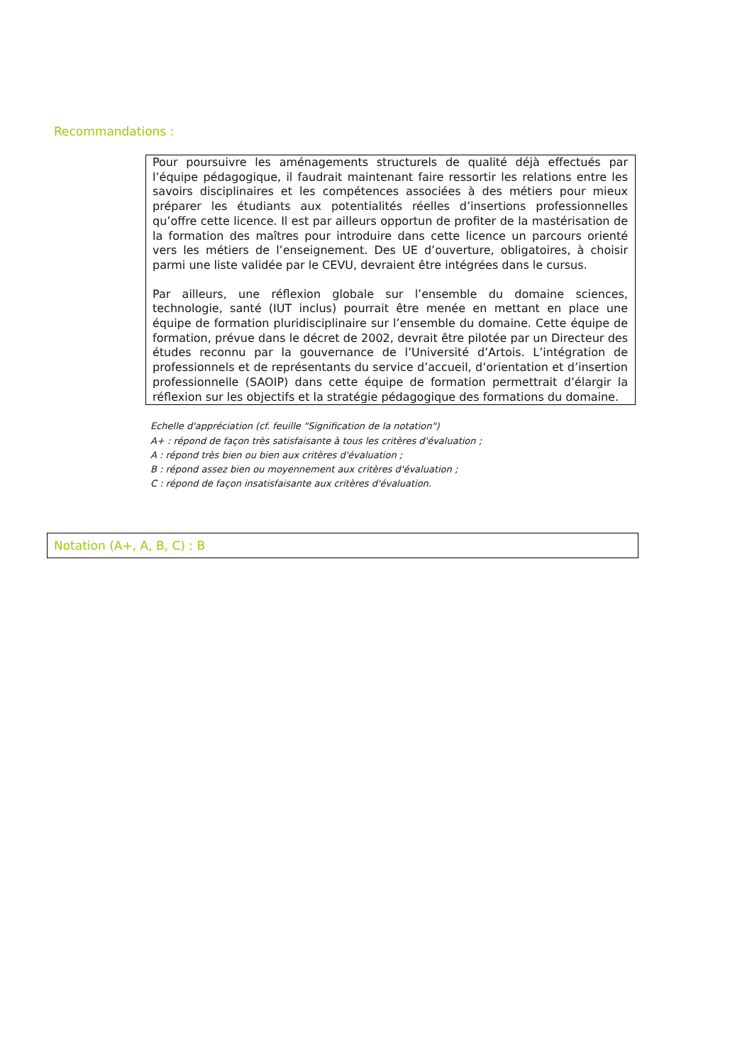Recommandations :
Pour poursuivre les aménagements structurels de qualité déjà effectués par l’équipe pédagogique, il faudrait maintenant faire ressortir les relations entre les savoirs disciplinaires et les compétences associées à des métiers pour mieux préparer les étudiants aux potentialités réelles d’insertions professionnelles qu’offre cette licence. Il est par ailleurs opportun de profiter de la mastérisation de la formation des maîtres pour introduire dans cette licence un parcours orienté vers les métiers de l’enseignement. Des UE d’ouverture, obligatoires, à choisir parmi une liste validée par le CEVU, devraient être intégrées dans le cursus.
Par ailleurs, une réflexion globale sur l’ensemble du domaine sciences, technologie, santé (IUT inclus) pourrait être menée en mettant en place une équipe de formation pluridisciplinaire sur l’ensemble du domaine. Cette équipe de formation, prévue dans le décret de 2002, devrait être pilotée par un Directeur des études reconnu par la gouvernance de l’Université d’Artois. L’intégration de professionnels et de représentants du service d’accueil, d’orientation et d’insertion professionnelle (SAOIP) dans cette équipe de formation permettrait d’élargir la réflexion sur les objectifs et la stratégie pédagogique des formations du domaine.
Echelle d'appréciation (cf. feuille "Signification de la notation")
A+ : répond de façon très satisfaisante à tous les critères d'évaluation ;
A : répond très bien ou bien aux critères d'évaluation ;
B : répond assez bien ou moyennement aux critères d'évaluation ;
C : répond de façon insatisfaisante aux critères d'évaluation.
Notation (A+, A, B, C) : B